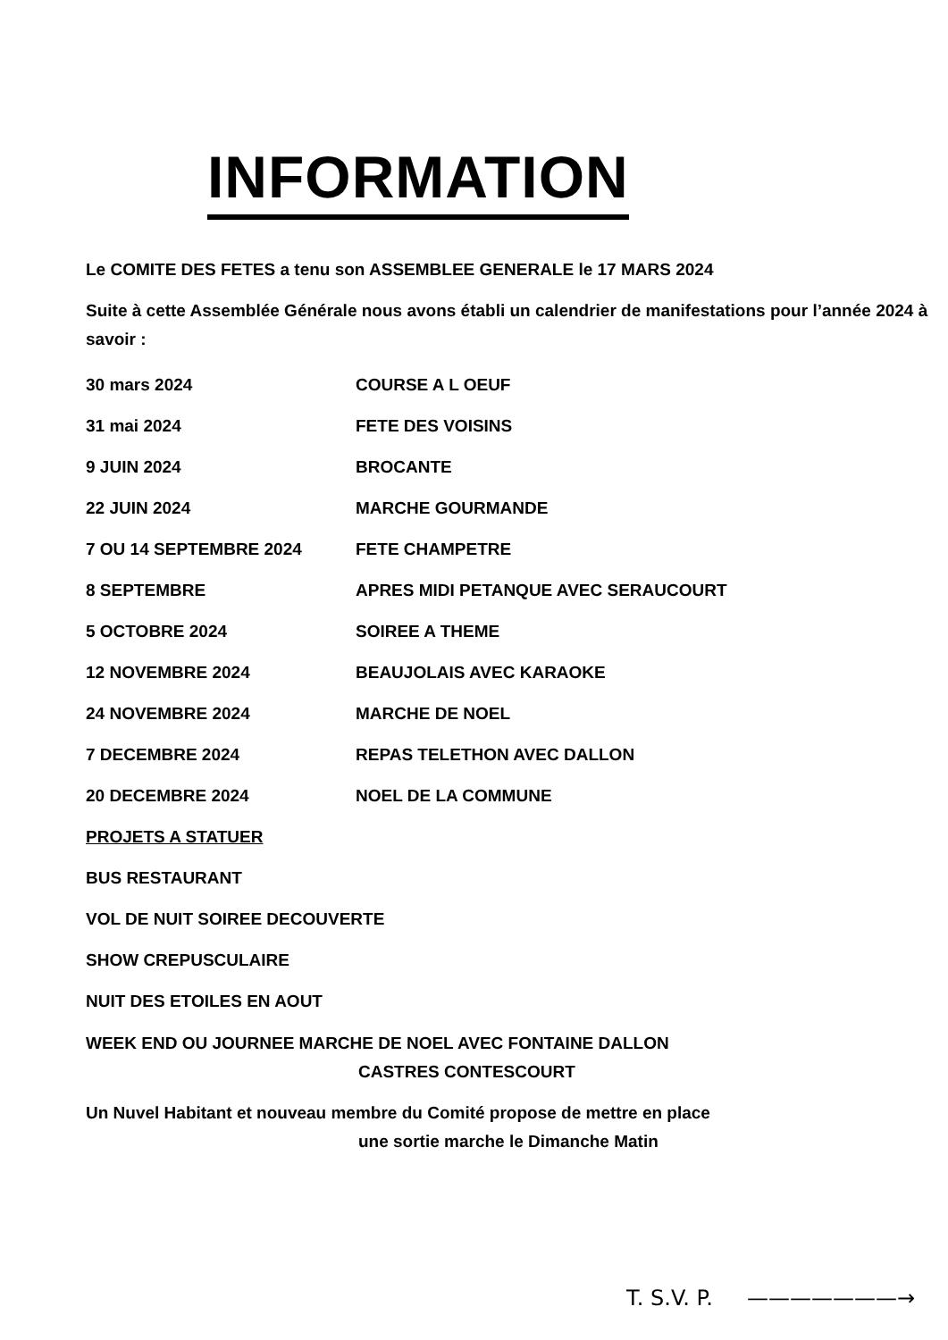INFORMATION
Le COMITE DES FETES a tenu son ASSEMBLEE GENERALE le 17 MARS 2024
Suite à cette Assemblée Générale nous avons établi un calendrier de manifestations pour l’année 2024 à savoir :
| 30 mars 2024 | COURSE A L OEUF |
| 31 mai 2024 | FETE DES VOISINS |
| 9 JUIN 2024 | BROCANTE |
| 22 JUIN 2024 | MARCHE GOURMANDE |
| 7 OU 14 SEPTEMBRE 2024 | FETE CHAMPETRE |
| 8 SEPTEMBRE | APRES MIDI PETANQUE AVEC SERAUCOURT |
| 5 OCTOBRE 2024 | SOIREE A THEME |
| 12 NOVEMBRE 2024 | BEAUJOLAIS AVEC KARAOKE |
| 24 NOVEMBRE 2024 | MARCHE DE NOEL |
| 7 DECEMBRE 2024 | REPAS TELETHON AVEC DALLON |
| 20 DECEMBRE 2024 | NOEL DE LA COMMUNE |
PROJETS A STATUER
BUS RESTAURANT
VOL DE NUIT SOIREE DECOUVERTE
SHOW CREPUSCULAIRE
NUIT DES ETOILES EN AOUT
WEEK END OU JOURNEE MARCHE DE NOEL AVEC FONTAINE DALLON
CASTRES CONTESCOURT
Un Nuvel Habitant et nouveau membre du Comité propose de mettre en place
une sortie marche le Dimanche Matin
T. S.V. P. ———————→